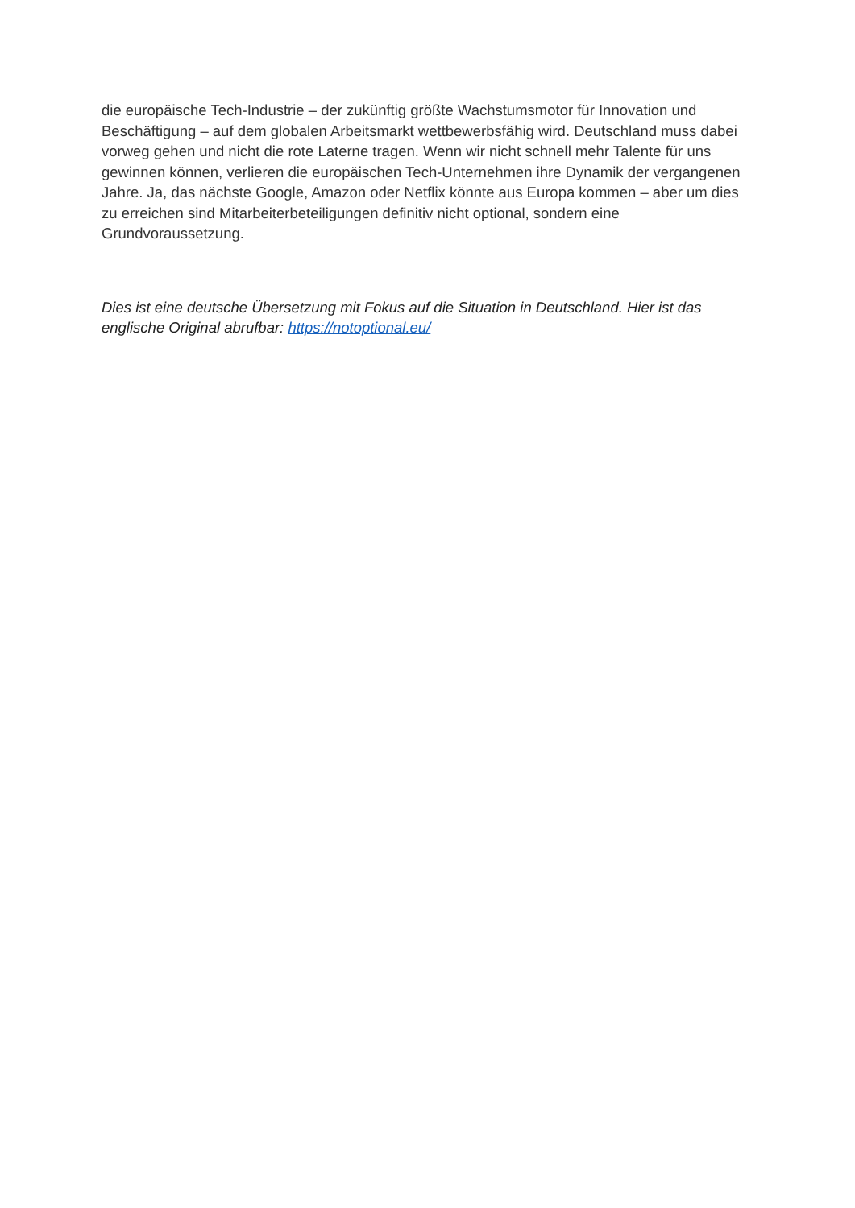die europäische Tech-Industrie – der zukünftig größte Wachstumsmotor für Innovation und Beschäftigung – auf dem globalen Arbeitsmarkt wettbewerbsfähig wird. Deutschland muss dabei vorweg gehen und nicht die rote Laterne tragen. Wenn wir nicht schnell mehr Talente für uns gewinnen können, verlieren die europäischen Tech-Unternehmen ihre Dynamik der vergangenen Jahre. Ja, das nächste Google, Amazon oder Netflix könnte aus Europa kommen – aber um dies zu erreichen sind Mitarbeiterbeteiligungen definitiv nicht optional, sondern eine Grundvoraussetzung.
Dies ist eine deutsche Übersetzung mit Fokus auf die Situation in Deutschland. Hier ist das englische Original abrufbar: https://notoptional.eu/